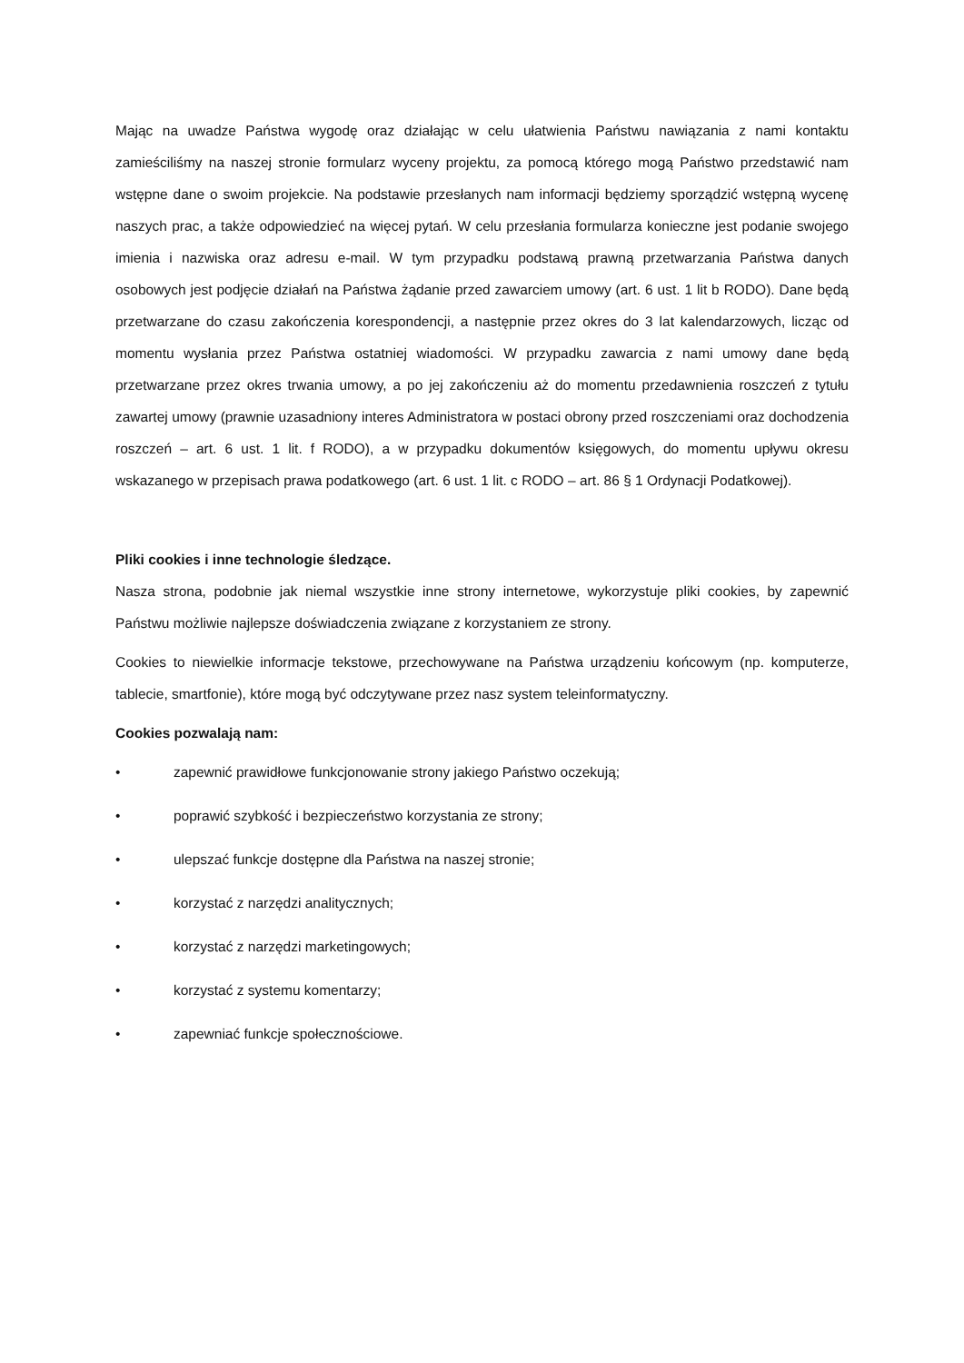Mając na uwadze Państwa wygodę oraz działając w celu ułatwienia Państwu nawiązania z nami kontaktu zamieściliśmy na naszej stronie formularz wyceny projektu, za pomocą którego mogą Państwo przedstawić nam wstępne dane o swoim projekcie. Na podstawie przesłanych nam informacji będziemy sporządzić wstępną wycenę naszych prac, a także odpowiedzieć na więcej pytań. W celu przesłania formularza konieczne jest podanie swojego imienia i nazwiska oraz adresu e-mail. W tym przypadku podstawą prawną przetwarzania Państwa danych osobowych jest podjęcie działań na Państwa żądanie przed zawarciem umowy (art. 6 ust. 1 lit b RODO). Dane będą przetwarzane do czasu zakończenia korespondencji, a następnie przez okres do 3 lat kalendarzowych, licząc od momentu wysłania przez Państwa ostatniej wiadomości. W przypadku zawarcia z nami umowy dane będą przetwarzane przez okres trwania umowy, a po jej zakończeniu aż do momentu przedawnienia roszczeń z tytułu zawartej umowy (prawnie uzasadniony interes Administratora w postaci obrony przed roszczeniami oraz dochodzenia roszczeń – art. 6 ust. 1 lit. f RODO), a w przypadku dokumentów księgowych, do momentu upływu okresu wskazanego w przepisach prawa podatkowego (art. 6 ust. 1 lit. c RODO – art. 86 § 1 Ordynacji Podatkowej).
Pliki cookies i inne technologie śledzące.
Nasza strona, podobnie jak niemal wszystkie inne strony internetowe, wykorzystuje pliki cookies, by zapewnić Państwu możliwie najlepsze doświadczenia związane z korzystaniem ze strony.
Cookies to niewielkie informacje tekstowe, przechowywane na Państwa urządzeniu końcowym (np. komputerze, tablecie, smartfonie), które mogą być odczytywane przez nasz system teleinformatyczny.
Cookies pozwalają nam:
• zapewnić prawidłowe funkcjonowanie strony jakiego Państwo oczekują;
• poprawić szybkość i bezpieczeństwo korzystania ze strony;
• ulepszać funkcje dostępne dla Państwa na naszej stronie;
• korzystać z narzędzi analitycznych;
• korzystać z narzędzi marketingowych;
• korzystać z systemu komentarzy;
• zapewniać funkcje społecznościowe.